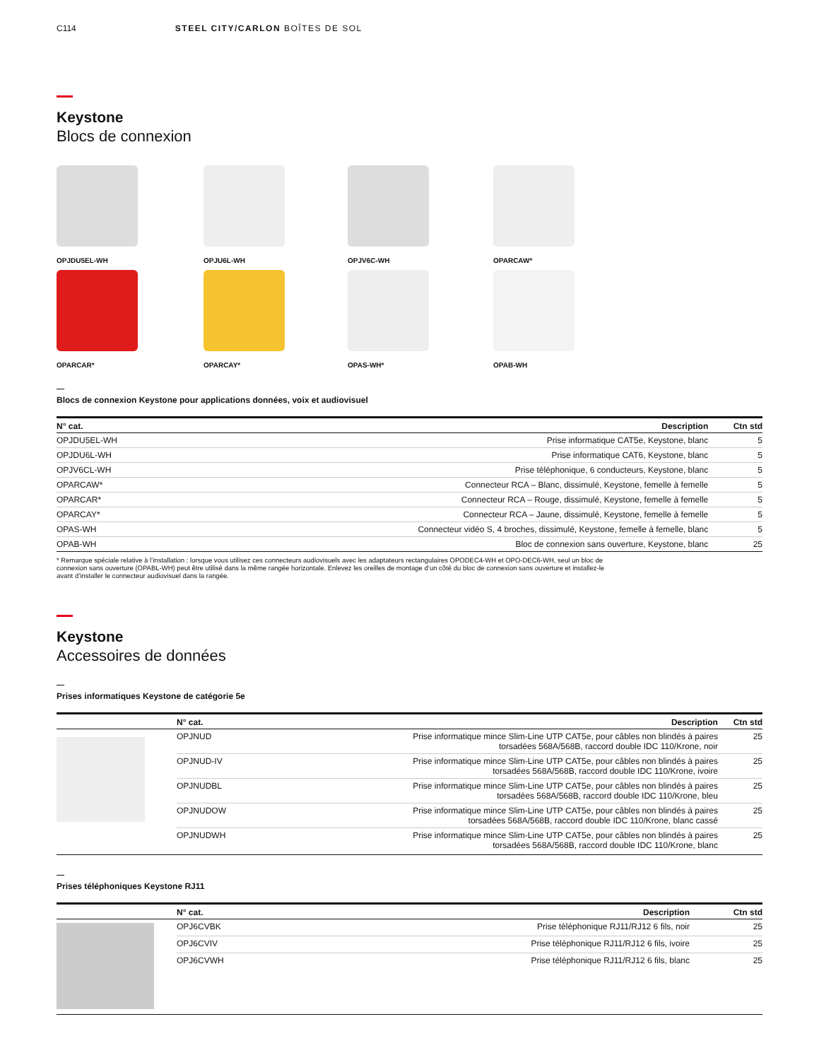C114 STEEL CITY/CARLON BOÎTES DE SOL
Keystone
Blocs de connexion
OPJDU5EL-WH
OPJU6L-WH
OPJV6C-WH
OPARCAW*
OPARCAR*
OPARCAY*
OPAS-WH*
OPAB-WH
Blocs de connexion Keystone pour applications données, voix et audiovisuel
| N° cat. | Description | Ctn std |
| --- | --- | --- |
| OPJDU5EL-WH | Prise informatique CAT5e, Keystone, blanc | 5 |
| OPJDU6L-WH | Prise informatique CAT6, Keystone, blanc | 5 |
| OPJV6CL-WH | Prise téléphonique, 6 conducteurs, Keystone, blanc | 5 |
| OPARCAW* | Connecteur RCA – Blanc, dissimulé, Keystone, femelle à femelle | 5 |
| OPARCAR* | Connecteur RCA – Rouge, dissimulé, Keystone, femelle à femelle | 5 |
| OPARCAY* | Connecteur RCA – Jaune, dissimulé, Keystone, femelle à femelle | 5 |
| OPAS-WH | Connecteur vidéo S, 4 broches, dissimulé, Keystone, femelle à femelle, blanc | 5 |
| OPAB-WH | Bloc de connexion sans ouverture, Keystone, blanc | 25 |
* Remarque spéciale relative à l’installation : lorsque vous utilisez ces connecteurs audiovisuels avec les adaptateurs rectangulaires OPODEC4-WH et OPO-DEC6-WH, seul un bloc de connexion sans ouverture (OPABL-WH) peut être utilisé dans la même rangée horizontale. Enlevez les oreilles de montage d’un côté du bloc de connexion sans ouverture et installez-le avant d’installer le connecteur audiovisuel dans la rangée.
Keystone
Accessoires de données
Prises informatiques Keystone de catégorie 5e
| | N° cat. | Description | Ctn std |
| --- | --- | --- | --- |
| | OPJNUD | Prise informatique mince Slim-Line UTP CAT5e, pour câbles non blindés à paires torsadées 568A/568B, raccord double IDC 110/Krone, noir | 25 |
| | OPJNUD-IV | Prise informatique mince Slim-Line UTP CAT5e, pour câbles non blindés à paires torsadées 568A/568B, raccord double IDC 110/Krone, ivoire | 25 |
| | OPJNUDBL | Prise informatique mince Slim-Line UTP CAT5e, pour câbles non blindés à paires torsadées 568A/568B, raccord double IDC 110/Krone, bleu | 25 |
| | OPJNUDOW | Prise informatique mince Slim-Line UTP CAT5e, pour câbles non blindés à paires torsadées 568A/568B, raccord double IDC 110/Krone, blanc cassé | 25 |
| | OPJNUDWH | Prise informatique mince Slim-Line UTP CAT5e, pour câbles non blindés à paires torsadées 568A/568B, raccord double IDC 110/Krone, blanc | 25 |
Prises téléphoniques Keystone RJ11
| | N° cat. | Description | Ctn std |
| --- | --- | --- | --- |
| | OPJ6CVBK | Prise téléphonique RJ11/RJ12 6 fils, noir | 25 |
| | OPJ6CVIV | Prise téléphonique RJ11/RJ12 6 fils, ivoire | 25 |
| | OPJ6CVWH | Prise téléphonique RJ11/RJ12 6 fils, blanc | 25 |